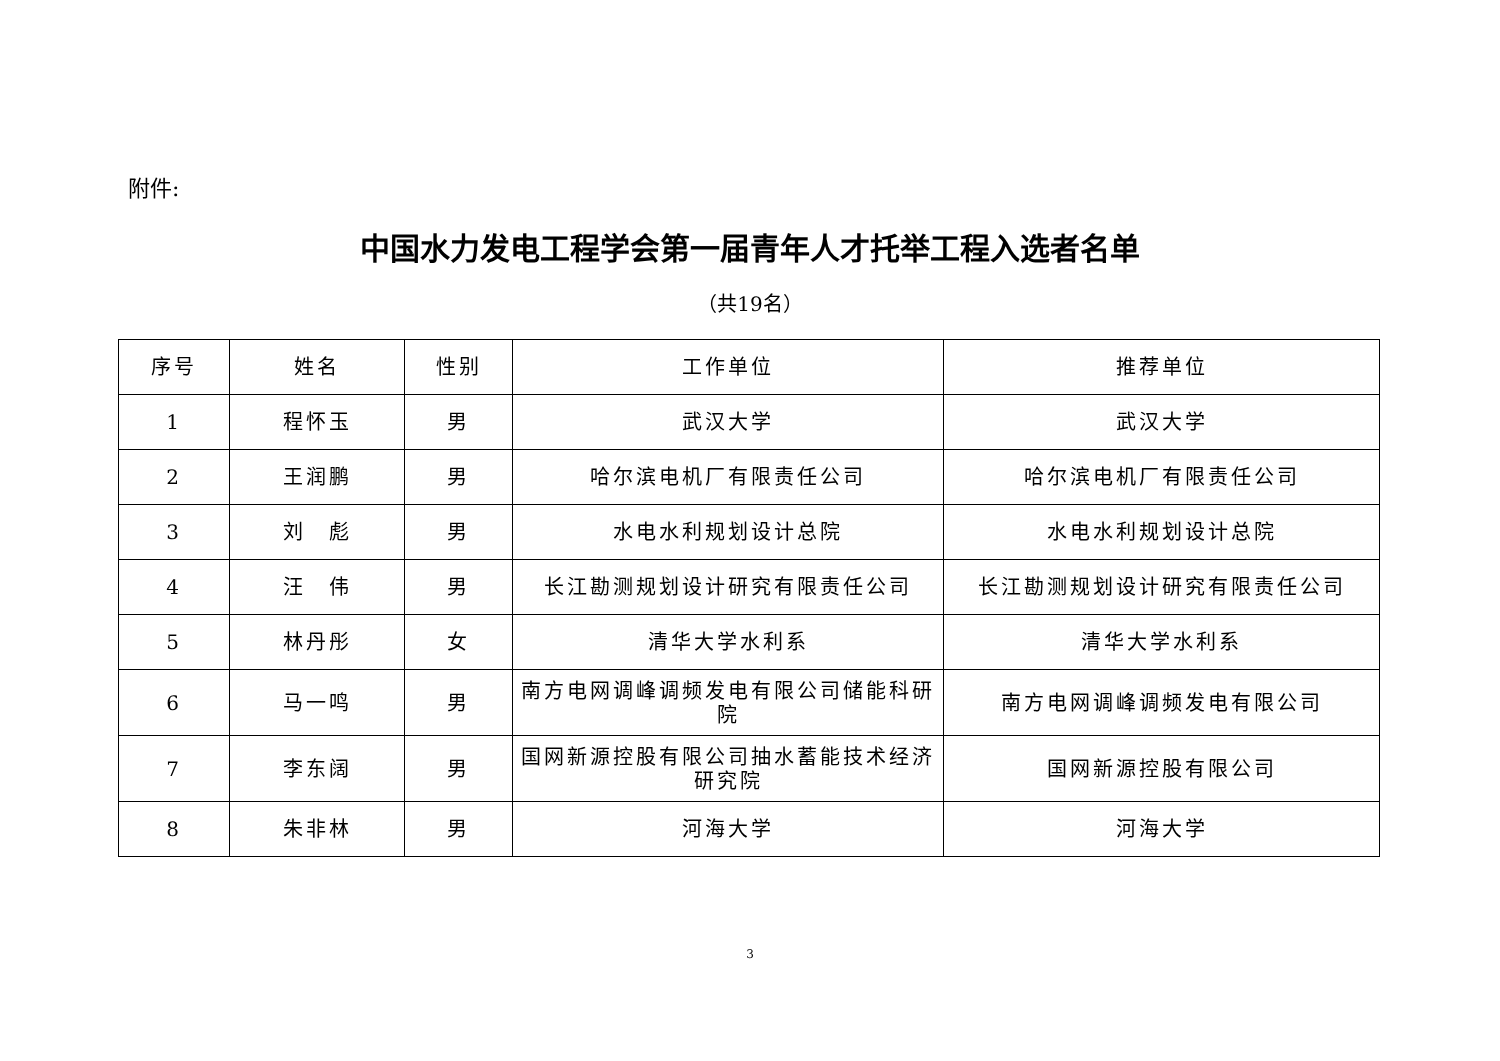附件:
中国水力发电工程学会第一届青年人才托举工程入选者名单
（共19名）
| 序号 | 姓名 | 性别 | 工作单位 | 推荐单位 |
| --- | --- | --- | --- | --- |
| 1 | 程怀玉 | 男 | 武汉大学 | 武汉大学 |
| 2 | 王润鹏 | 男 | 哈尔滨电机厂有限责任公司 | 哈尔滨电机厂有限责任公司 |
| 3 | 刘 彪 | 男 | 水电水利规划设计总院 | 水电水利规划设计总院 |
| 4 | 汪 伟 | 男 | 长江勘测规划设计研究有限责任公司 | 长江勘测规划设计研究有限责任公司 |
| 5 | 林丹彤 | 女 | 清华大学水利系 | 清华大学水利系 |
| 6 | 马一鸣 | 男 | 南方电网调峰调频发电有限公司储能科研院 | 南方电网调峰调频发电有限公司 |
| 7 | 李东阔 | 男 | 国网新源控股有限公司抽水蓄能技术经济研究院 | 国网新源控股有限公司 |
| 8 | 朱非林 | 男 | 河海大学 | 河海大学 |
3